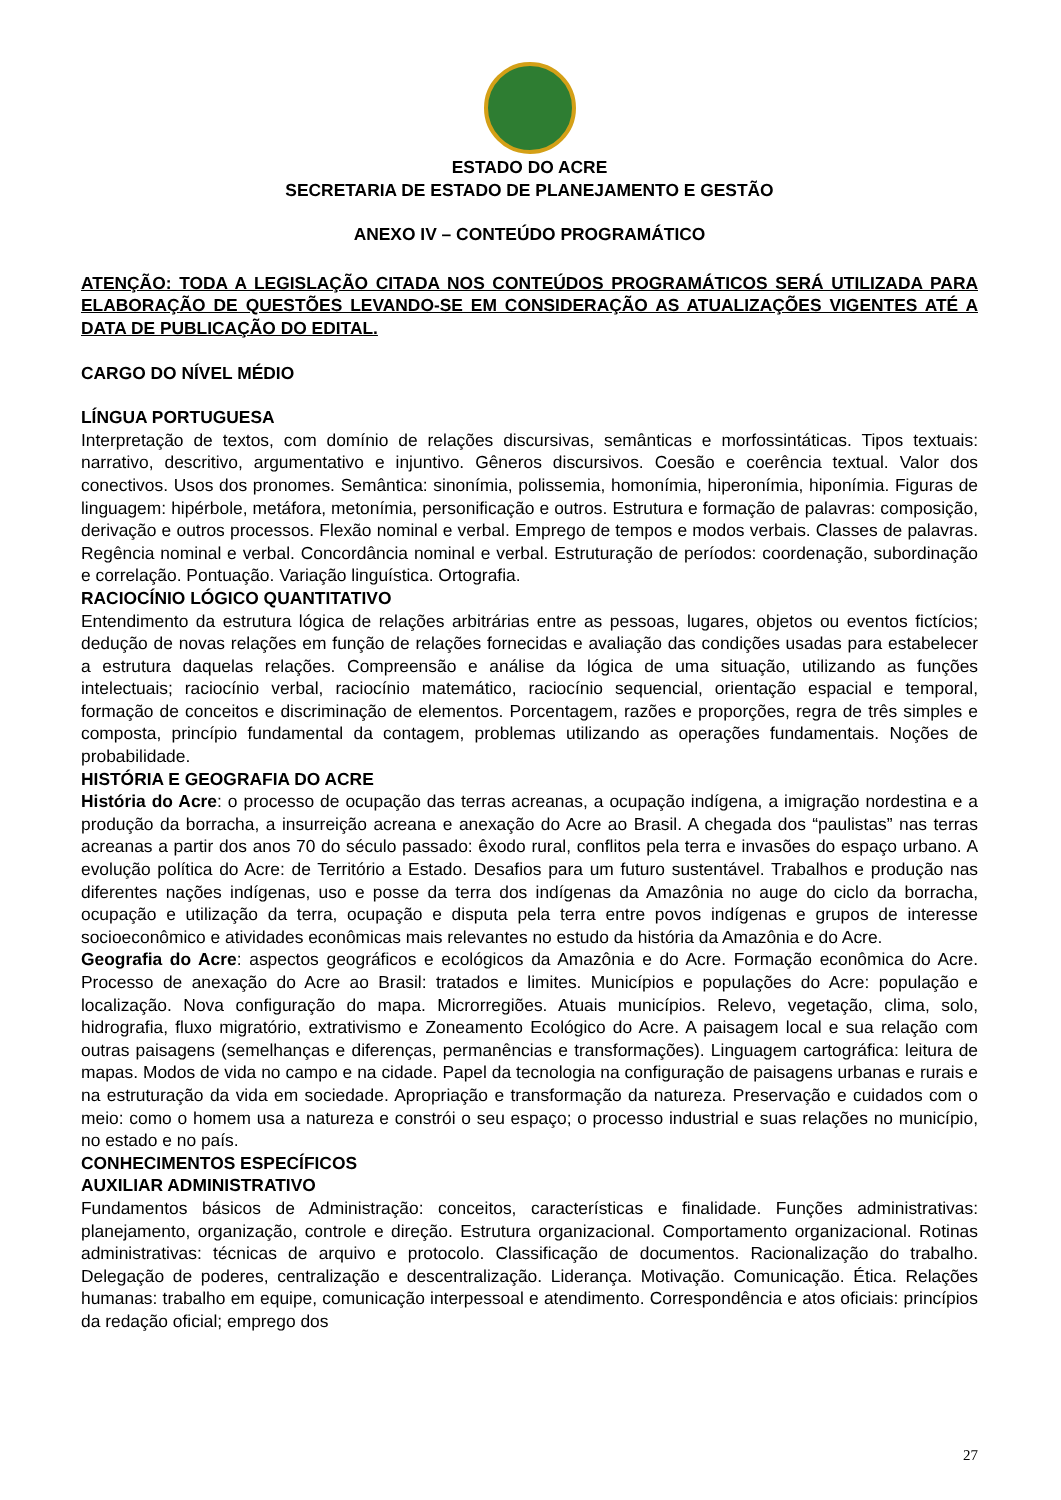ESTADO DO ACRE
SECRETARIA DE ESTADO DE PLANEJAMENTO E GESTÃO
ANEXO IV – CONTEÚDO PROGRAMÁTICO
ATENÇÃO: TODA A LEGISLAÇÃO CITADA NOS CONTEÚDOS PROGRAMÁTICOS SERÁ UTILIZADA PARA ELABORAÇÃO DE QUESTÕES LEVANDO-SE EM CONSIDERAÇÃO AS ATUALIZAÇÕES VIGENTES ATÉ A DATA DE PUBLICAÇÃO DO EDITAL.
CARGO DO NÍVEL MÉDIO
LÍNGUA PORTUGUESA
Interpretação de textos, com domínio de relações discursivas, semânticas e morfossintáticas. Tipos textuais: narrativo, descritivo, argumentativo e injuntivo. Gêneros discursivos. Coesão e coerência textual. Valor dos conectivos. Usos dos pronomes. Semântica: sinonímia, polissemia, homonímia, hiperonímia, hiponímia. Figuras de linguagem: hipérbole, metáfora, metonímia, personificação e outros. Estrutura e formação de palavras: composição, derivação e outros processos. Flexão nominal e verbal. Emprego de tempos e modos verbais. Classes de palavras. Regência nominal e verbal. Concordância nominal e verbal. Estruturação de períodos: coordenação, subordinação e correlação. Pontuação. Variação linguística. Ortografia.
RACIOCÍNIO LÓGICO QUANTITATIVO
Entendimento da estrutura lógica de relações arbitrárias entre as pessoas, lugares, objetos ou eventos fictícios; dedução de novas relações em função de relações fornecidas e avaliação das condições usadas para estabelecer a estrutura daquelas relações. Compreensão e análise da lógica de uma situação, utilizando as funções intelectuais; raciocínio verbal, raciocínio matemático, raciocínio sequencial, orientação espacial e temporal, formação de conceitos e discriminação de elementos. Porcentagem, razões e proporções, regra de três simples e composta, princípio fundamental da contagem, problemas utilizando as operações fundamentais. Noções de probabilidade.
HISTÓRIA E GEOGRAFIA DO ACRE
História do Acre: o processo de ocupação das terras acreanas, a ocupação indígena, a imigração nordestina e a produção da borracha, a insurreição acreana e anexação do Acre ao Brasil. A chegada dos “paulistas” nas terras acreanas a partir dos anos 70 do século passado: êxodo rural, conflitos pela terra e invasões do espaço urbano. A evolução política do Acre: de Território a Estado. Desafios para um futuro sustentável. Trabalhos e produção nas diferentes nações indígenas, uso e posse da terra dos indígenas da Amazônia no auge do ciclo da borracha, ocupação e utilização da terra, ocupação e disputa pela terra entre povos indígenas e grupos de interesse socioeconômico e atividades econômicas mais relevantes no estudo da história da Amazônia e do Acre.
Geografia do Acre: aspectos geográficos e ecológicos da Amazônia e do Acre. Formação econômica do Acre. Processo de anexação do Acre ao Brasil: tratados e limites. Municípios e populações do Acre: população e localização. Nova configuração do mapa. Microrregiões. Atuais municípios. Relevo, vegetação, clima, solo, hidrografia, fluxo migratório, extrativismo e Zoneamento Ecológico do Acre. A paisagem local e sua relação com outras paisagens (semelhanças e diferenças, permanências e transformações). Linguagem cartográfica: leitura de mapas. Modos de vida no campo e na cidade. Papel da tecnologia na configuração de paisagens urbanas e rurais e na estruturação da vida em sociedade. Apropriação e transformação da natureza. Preservação e cuidados com o meio: como o homem usa a natureza e constrói o seu espaço; o processo industrial e suas relações no município, no estado e no país.
CONHECIMENTOS ESPECÍFICOS
AUXILIAR ADMINISTRATIVO
Fundamentos básicos de Administração: conceitos, características e finalidade. Funções administrativas: planejamento, organização, controle e direção. Estrutura organizacional. Comportamento organizacional. Rotinas administrativas: técnicas de arquivo e protocolo. Classificação de documentos. Racionalização do trabalho. Delegação de poderes, centralização e descentralização. Liderança. Motivação. Comunicação. Ética. Relações humanas: trabalho em equipe, comunicação interpessoal e atendimento. Correspondência e atos oficiais: princípios da redação oficial; emprego dos
27